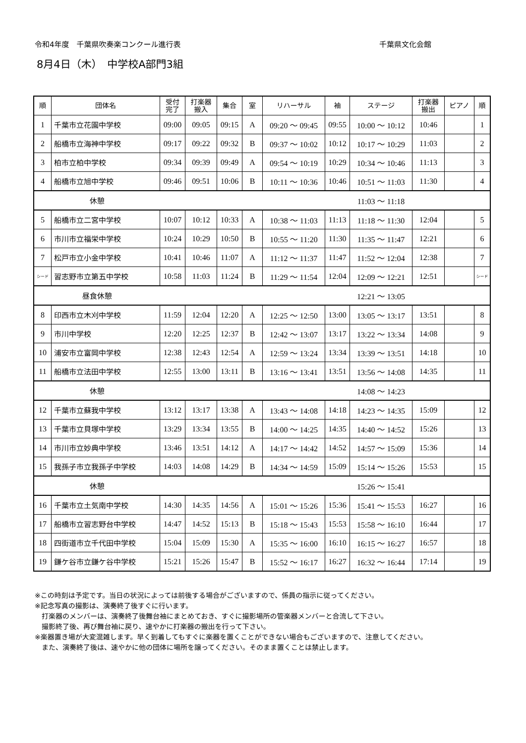令和4年度　千葉県吹奏楽コンクール進行表 千葉県文化会館
8月4日（木）　中学校A部門3組
| 順 | 団体名 | 受付 完了 | 打楽器 搬入 | 集合 | 室 | リハーサル | 袖 | ステージ | 打楽器 搬出 | ピアノ | 順 |
| --- | --- | --- | --- | --- | --- | --- | --- | --- | --- | --- | --- |
| 1 | 千葉市立花園中学校 | 09:00 | 09:05 | 09:15 | A | 09:20 ～ 09:45 | 09:55 | 10:00 ～ 10:12 | 10:46 | | 1 |
| 2 | 船橋市立海神中学校 | 09:17 | 09:22 | 09:32 | B | 09:37 ～ 10:02 | 10:12 | 10:17 ～ 10:29 | 11:03 | | 2 |
| 3 | 柏市立柏中学校 | 09:34 | 09:39 | 09:49 | A | 09:54 ～ 10:19 | 10:29 | 10:34 ～ 10:46 | 11:13 | | 3 |
| 4 | 船橋市立旭中学校 | 09:46 | 09:51 | 10:06 | B | 10:11 ～ 10:36 | 10:46 | 10:51 ～ 11:03 | 11:30 | | 4 |
| 休憩 | | | | | | | | 11:03 ～ 11:18 | | | |
| 5 | 船橋市立二宮中学校 | 10:07 | 10:12 | 10:33 | A | 10:38 ～ 11:03 | 11:13 | 11:18 ～ 11:30 | 12:04 | | 5 |
| 6 | 市川市立福栄中学校 | 10:24 | 10:29 | 10:50 | B | 10:55 ～ 11:20 | 11:30 | 11:35 ～ 11:47 | 12:21 | | 6 |
| 7 | 松戸市立小金中学校 | 10:41 | 10:46 | 11:07 | A | 11:12 ～ 11:37 | 11:47 | 11:52 ～ 12:04 | 12:38 | | 7 |
| シード | 習志野市立第五中学校 | 10:58 | 11:03 | 11:24 | B | 11:29 ～ 11:54 | 12:04 | 12:09 ～ 12:21 | 12:51 | | シード |
| 昼食休憩 | | | | | | | | 12:21 ～ 13:05 | | | |
| 8 | 印西市立木刈中学校 | 11:59 | 12:04 | 12:20 | A | 12:25 ～ 12:50 | 13:00 | 13:05 ～ 13:17 | 13:51 | | 8 |
| 9 | 市川中学校 | 12:20 | 12:25 | 12:37 | B | 12:42 ～ 13:07 | 13:17 | 13:22 ～ 13:34 | 14:08 | | 9 |
| 10 | 浦安市立富岡中学校 | 12:38 | 12:43 | 12:54 | A | 12:59 ～ 13:24 | 13:34 | 13:39 ～ 13:51 | 14:18 | | 10 |
| 11 | 船橋市立法田中学校 | 12:55 | 13:00 | 13:11 | B | 13:16 ～ 13:41 | 13:51 | 13:56 ～ 14:08 | 14:35 | | 11 |
| 休憩 | | | | | | | | 14:08 ～ 14:23 | | | |
| 12 | 千葉市立蘇我中学校 | 13:12 | 13:17 | 13:38 | A | 13:43 ～ 14:08 | 14:18 | 14:23 ～ 14:35 | 15:09 | | 12 |
| 13 | 千葉市立貝塚中学校 | 13:29 | 13:34 | 13:55 | B | 14:00 ～ 14:25 | 14:35 | 14:40 ～ 14:52 | 15:26 | | 13 |
| 14 | 市川市立妙典中学校 | 13:46 | 13:51 | 14:12 | A | 14:17 ～ 14:42 | 14:52 | 14:57 ～ 15:09 | 15:36 | | 14 |
| 15 | 我孫子市立我孫子中学校 | 14:03 | 14:08 | 14:29 | B | 14:34 ～ 14:59 | 15:09 | 15:14 ～ 15:26 | 15:53 | | 15 |
| 休憩 | | | | | | | | 15:26 ～ 15:41 | | | |
| 16 | 千葉市立土気南中学校 | 14:30 | 14:35 | 14:56 | A | 15:01 ～ 15:26 | 15:36 | 15:41 ～ 15:53 | 16:27 | | 16 |
| 17 | 船橋市立習志野台中学校 | 14:47 | 14:52 | 15:13 | B | 15:18 ～ 15:43 | 15:53 | 15:58 ～ 16:10 | 16:44 | | 17 |
| 18 | 四街道市立千代田中学校 | 15:04 | 15:09 | 15:30 | A | 15:35 ～ 16:00 | 16:10 | 16:15 ～ 16:27 | 16:57 | | 18 |
| 19 | 鎌ケ谷市立鎌ケ谷中学校 | 15:21 | 15:26 | 15:47 | B | 15:52 ～ 16:17 | 16:27 | 16:32 ～ 16:44 | 17:14 | | 19 |
※この時刻は予定です。当日の状況によっては前後する場合がございますので、係員の指示に従ってください。
※記念写真の撮影は、演奏終了後すぐに行います。
　打楽器のメンバーは、演奏終了後舞台袖にまとめておき、すぐに撮影場所の管楽器メンバーと合流して下さい。
　撮影終了後、再び舞台袖に戻り、速やかに打楽器の搬出を行って下さい。
※楽器置き場が大変混雑します。早く到着してもすぐに楽器を置くことができない場合もございますので、注意してください。
　また、演奏終了後は、速やかに他の団体に場所を譲ってください。そのまま置くことは禁止します。